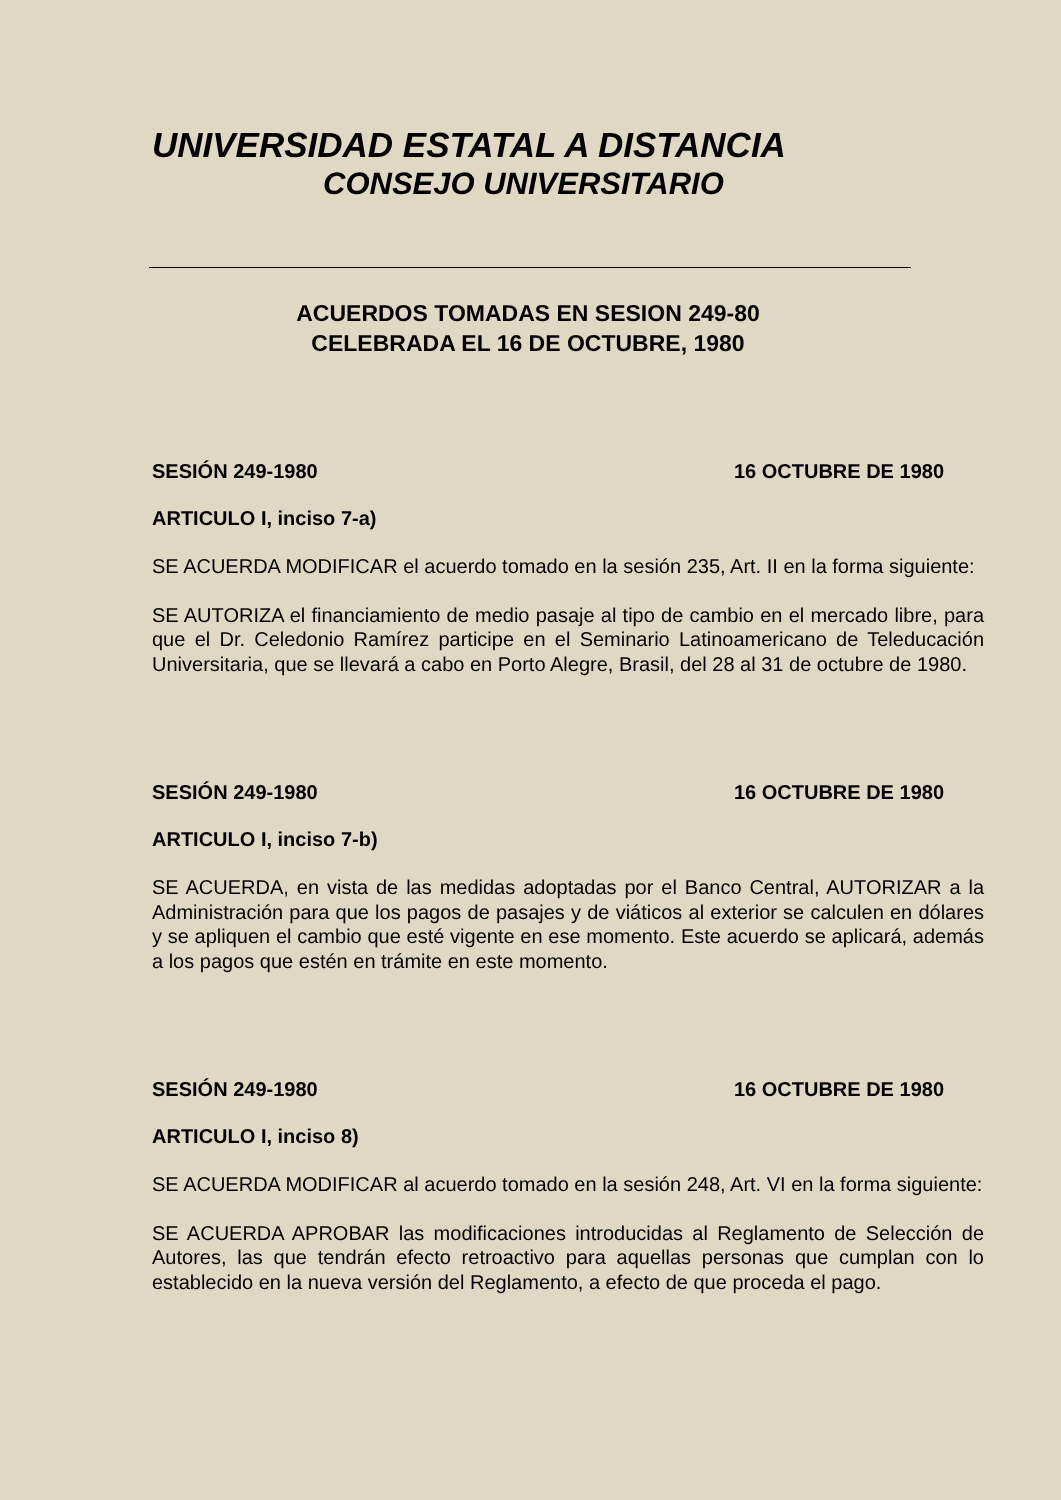UNIVERSIDAD ESTATAL A DISTANCIA
CONSEJO UNIVERSITARIO
ACUERDOS TOMADAS EN SESION 249-80
CELEBRADA EL 16 DE OCTUBRE, 1980
SESIÓN 249-1980 16 OCTUBRE DE 1980
ARTICULO I, inciso 7-a)
SE ACUERDA MODIFICAR el acuerdo tomado en la sesión 235, Art. II en la forma siguiente:
SE AUTORIZA el financiamiento de medio pasaje al tipo de cambio en el mercado libre, para que el Dr. Celedonio Ramírez participe en el Seminario Latinoamericano de Teleducación Universitaria, que se llevará a cabo en Porto Alegre, Brasil, del 28 al 31 de octubre de 1980.
SESIÓN 249-1980 16 OCTUBRE DE 1980
ARTICULO I, inciso 7-b)
SE ACUERDA, en vista de las medidas adoptadas por el Banco Central, AUTORIZAR a la Administración para que los pagos de pasajes y de viáticos al exterior se calculen en dólares y se apliquen el cambio que esté vigente en ese momento. Este acuerdo se aplicará, además a los pagos que estén en trámite en este momento.
SESIÓN 249-1980 16 OCTUBRE DE 1980
ARTICULO I, inciso 8)
SE ACUERDA MODIFICAR al acuerdo tomado en la sesión 248, Art. VI en la forma siguiente:
SE ACUERDA APROBAR las modificaciones introducidas al Reglamento de Selección de Autores, las que tendrán efecto retroactivo para aquellas personas que cumplan con lo establecido en la nueva versión del Reglamento, a efecto de que proceda el pago.